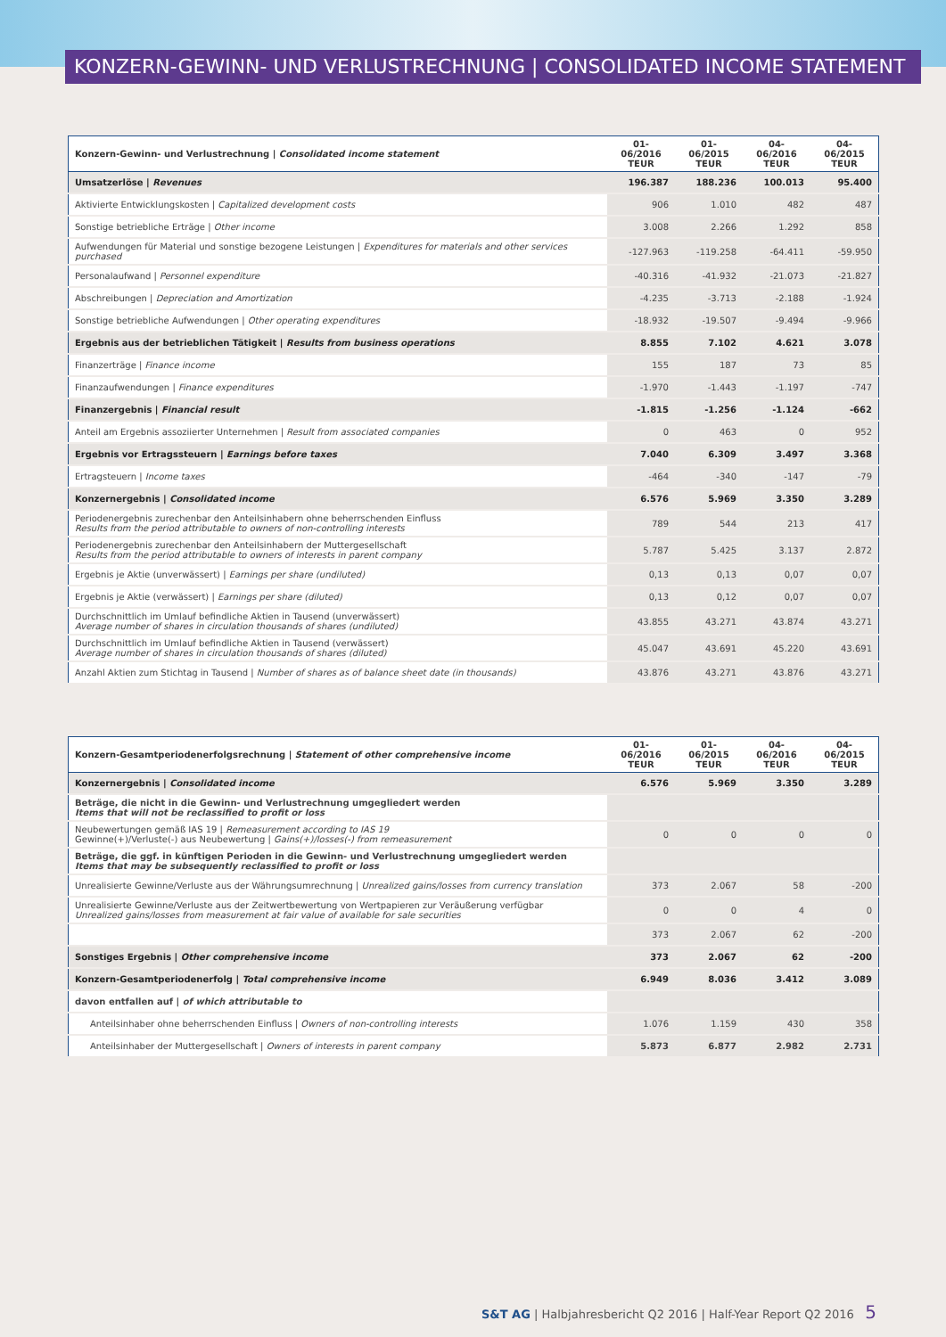KONZERN-GEWINN- UND VERLUSTRECHNUNG | CONSOLIDATED INCOME STATEMENT
| Konzern-Gewinn- und Verlustrechnung / Consolidated income statement | 01-06/2016 TEUR | 01-06/2015 TEUR | 04-06/2016 TEUR | 04-06/2015 TEUR |
| --- | --- | --- | --- | --- |
| Umsatzerlöse / Revenues | 196.387 | 188.236 | 100.013 | 95.400 |
| Aktivierte Entwicklungskosten / Capitalized development costs | 906 | 1.010 | 482 | 487 |
| Sonstige betriebliche Erträge / Other income | 3.008 | 2.266 | 1.292 | 858 |
| Aufwendungen für Material und sonstige bezogene Leistungen / Expenditures for materials and other services purchased | -127.963 | -119.258 | -64.411 | -59.950 |
| Personalaufwand / Personnel expenditure | -40.316 | -41.932 | -21.073 | -21.827 |
| Abschreibungen / Depreciation and Amortization | -4.235 | -3.713 | -2.188 | -1.924 |
| Sonstige betriebliche Aufwendungen / Other operating expenditures | -18.932 | -19.507 | -9.494 | -9.966 |
| Ergebnis aus der betrieblichen Tätigkeit / Results from business operations | 8.855 | 7.102 | 4.621 | 3.078 |
| Finanzerträge / Finance income | 155 | 187 | 73 | 85 |
| Finanzaufwendungen / Finance expenditures | -1.970 | -1.443 | -1.197 | -747 |
| Finanzergebnis / Financial result | -1.815 | -1.256 | -1.124 | -662 |
| Anteil am Ergebnis assoziierter Unternehmen / Result from associated companies | 0 | 463 | 0 | 952 |
| Ergebnis vor Ertragssteuern / Earnings before taxes | 7.040 | 6.309 | 3.497 | 3.368 |
| Ertragsteuern / Income taxes | -464 | -340 | -147 | -79 |
| Konzernergebnis / Consolidated income | 6.576 | 5.969 | 3.350 | 3.289 |
| Periodenergebnis zurechenbar den Anteilsinhabern ohne beherrschenden Einfluss Results from the period attributable to owners of non-controlling interests | 789 | 544 | 213 | 417 |
| Periodenergebnis zurechenbar den Anteilsinhabern der Muttergesellschaft Results from the period attributable to owners of interests in parent company | 5.787 | 5.425 | 3.137 | 2.872 |
| Ergebnis je Aktie (unverwässert) / Earnings per share (undiluted) | 0,13 | 0,13 | 0,07 | 0,07 |
| Ergebnis je Aktie (verwässert) / Earnings per share (diluted) | 0,13 | 0,12 | 0,07 | 0,07 |
| Durchschnittlich im Umlauf befindliche Aktien in Tausend (unverwässert) Average number of shares in circulation thousands of shares (undiluted) | 43.855 | 43.271 | 43.874 | 43.271 |
| Durchschnittlich im Umlauf befindliche Aktien in Tausend (verwässert) Average number of shares in circulation thousands of shares (diluted) | 45.047 | 43.691 | 45.220 | 43.691 |
| Anzahl Aktien zum Stichtag in Tausend / Number of shares as of balance sheet date (in thousands) | 43.876 | 43.271 | 43.876 | 43.271 |
| Konzern-Gesamtperiodenerfolgsrechnung / Statement of other comprehensive income | 01-06/2016 TEUR | 01-06/2015 TEUR | 04-06/2016 TEUR | 04-06/2015 TEUR |
| --- | --- | --- | --- | --- |
| Konzernergebnis / Consolidated income | 6.576 | 5.969 | 3.350 | 3.289 |
| Beträge, die nicht in die Gewinn- und Verlustrechnung umgegliedert werden Items that will not be reclassified to profit or loss | | | | |
| Neubewertungen gemäß IAS 19 / Remeasurement according to IAS 19 Gewinne(+)/Verluste(-) aus Neubewertung / Gains(+)/losses(-) from remeasurement | 0 | 0 | 0 | 0 |
| Beträge, die ggf. in künftigen Perioden in die Gewinn- und Verlustrechnung umgegliedert werden Items that may be subsequently reclassified to profit or loss | | | | |
| Unrealisierte Gewinne/Verluste aus der Währungsumrechnung / Unrealized gains/losses from currency translation | 373 | 2.067 | 58 | -200 |
| Unrealisierte Gewinne/Verluste aus der Zeitwertbewertung von Wertpapieren zur Veräußerung verfügbar Unrealized gains/losses from measurement at fair value of available for sale securities | 0 | 0 | 4 | 0 |
| | 373 | 2.067 | 62 | -200 |
| Sonstiges Ergebnis / Other comprehensive income | 373 | 2.067 | 62 | -200 |
| Konzern-Gesamtperiodenerfolg / Total comprehensive income | 6.949 | 8.036 | 3.412 | 3.089 |
| davon entfallen auf / of which attributable to | | | | |
| Anteilsinhaber ohne beherrschenden Einfluss / Owners of non-controlling interests | 1.076 | 1.159 | 430 | 358 |
| Anteilsinhaber der Muttergesellschaft / Owners of interests in parent company | 5.873 | 6.877 | 2.982 | 2.731 |
S&T AG | Halbjahresbericht Q2 2016 | Half-Year Report Q2 2016 5